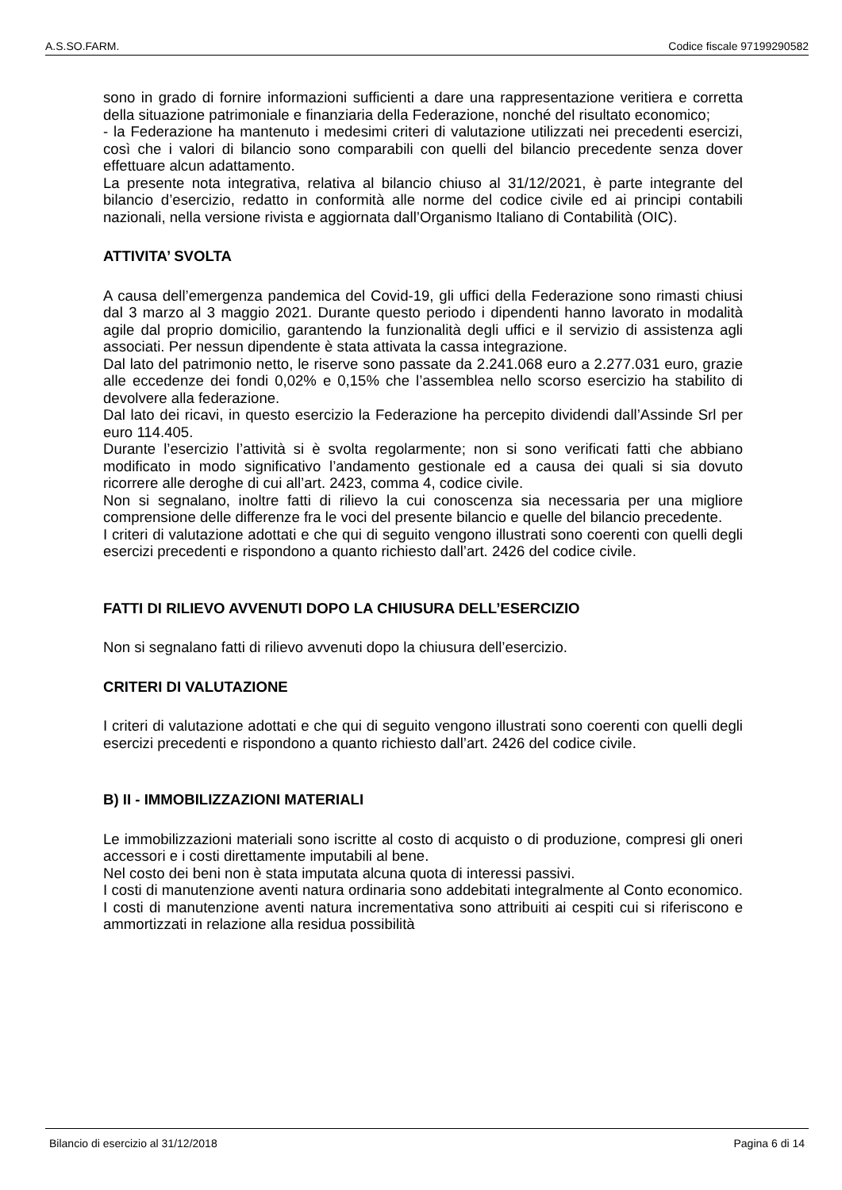A.S.SO.FARM. Codice fiscale 97199290582
sono in grado di fornire informazioni sufficienti a dare una rappresentazione veritiera e corretta della situazione patrimoniale e finanziaria della Federazione, nonché del risultato economico;
- la Federazione ha mantenuto i medesimi criteri di valutazione utilizzati nei precedenti esercizi, così che i valori di bilancio sono comparabili con quelli del bilancio precedente senza dover effettuare alcun adattamento.
La presente nota integrativa, relativa al bilancio chiuso al 31/12/2021, è parte integrante del bilancio d’esercizio, redatto in conformità alle norme del codice civile ed ai principi contabili nazionali, nella versione rivista e aggiornata dall’Organismo Italiano di Contabilità (OIC).
ATTIVITA’ SVOLTA
A causa dell’emergenza pandemica del Covid-19, gli uffici della Federazione sono rimasti chiusi dal 3 marzo al 3 maggio 2021. Durante questo periodo i dipendenti hanno lavorato in modalità agile dal proprio domicilio, garantendo la funzionalità degli uffici e il servizio di assistenza agli associati. Per nessun dipendente è stata attivata la cassa integrazione.
Dal lato del patrimonio netto, le riserve sono passate da 2.241.068 euro a 2.277.031 euro, grazie alle eccedenze dei fondi 0,02% e 0,15% che l’assemblea nello scorso esercizio ha stabilito di devolvere alla federazione.
Dal lato dei ricavi, in questo esercizio la Federazione ha percepito dividendi dall’Assinde Srl per euro 114.405.
Durante l’esercizio l’attività si è svolta regolarmente; non si sono verificati fatti che abbiano modificato in modo significativo l’andamento gestionale ed a causa dei quali si sia dovuto ricorrere alle deroghe di cui all’art. 2423, comma 4, codice civile.
Non si segnalano, inoltre fatti di rilievo la cui conoscenza sia necessaria per una migliore comprensione delle differenze fra le voci del presente bilancio e quelle del bilancio precedente.
I criteri di valutazione adottati e che qui di seguito vengono illustrati sono coerenti con quelli degli esercizi precedenti e rispondono a quanto richiesto dall’art. 2426 del codice civile.
FATTI DI RILIEVO AVVENUTI DOPO LA CHIUSURA DELL’ESERCIZIO
Non si segnalano fatti di rilievo avvenuti dopo la chiusura dell’esercizio.
CRITERI DI VALUTAZIONE
I criteri di valutazione adottati e che qui di seguito vengono illustrati sono coerenti con quelli degli esercizi precedenti e rispondono a quanto richiesto dall’art. 2426 del codice civile.
B) II - IMMOBILIZZAZIONI MATERIALI
Le immobilizzazioni materiali sono iscritte al costo di acquisto o di produzione, compresi gli oneri accessori e i costi direttamente imputabili al bene.
Nel costo dei beni non è stata imputata alcuna quota di interessi passivi.
I costi di manutenzione aventi natura ordinaria sono addebitati integralmente al Conto economico. I costi di manutenzione aventi natura incrementativa sono attribuiti ai cespiti cui si riferiscono e ammortizzati in relazione alla residua possibilità
Bilancio di esercizio al 31/12/2018 Pagina 6 di 14